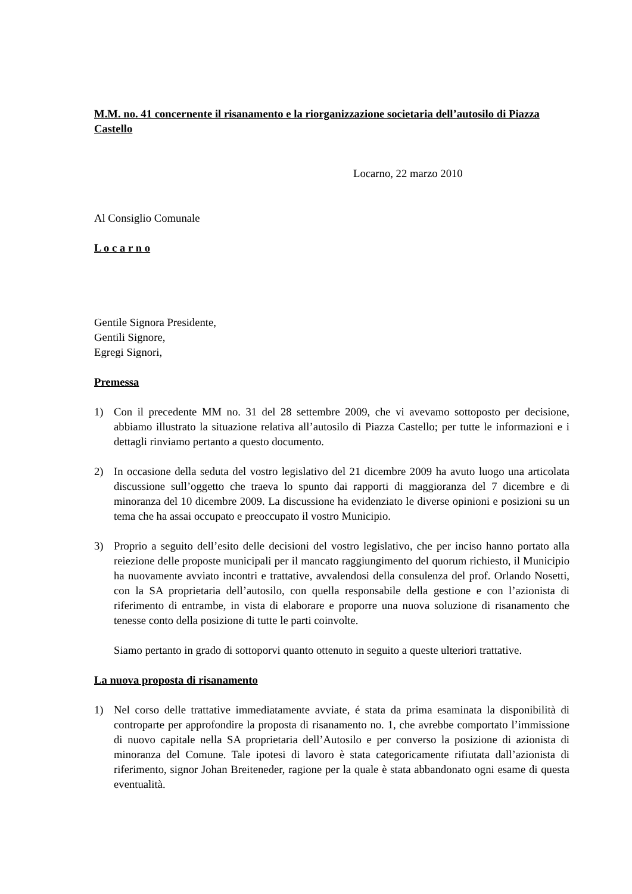M.M. no. 41 concernente il risanamento e la riorganizzazione societaria dell’autosilo di Piazza Castello
Locarno, 22 marzo 2010
Al Consiglio Comunale
L o c a r n o
Gentile Signora Presidente,
Gentili Signore,
Egregi Signori,
Premessa
1) Con il precedente MM no. 31 del 28 settembre 2009, che vi avevamo sottoposto per decisione, abbiamo illustrato la situazione relativa all’autosilo di Piazza Castello; per tutte le informazioni e i dettagli rinviamo pertanto a questo documento.
2) In occasione della seduta del vostro legislativo del 21 dicembre 2009 ha avuto luogo una articolata discussione sull’oggetto che traeva lo spunto dai rapporti di maggioranza del 7 dicembre e di minoranza del 10 dicembre 2009. La discussione ha evidenziato le diverse opinioni e posizioni su un tema che ha assai occupato e preoccupato il vostro Municipio.
3) Proprio a seguito dell’esito delle decisioni del vostro legislativo, che per inciso hanno portato alla reiezione delle proposte municipali per il mancato raggiungimento del quorum richiesto, il Municipio ha nuovamente avviato incontri e trattative, avvalendosi della consulenza del prof. Orlando Nosetti, con la SA proprietaria dell’autosilo, con quella responsabile della gestione e con l’azionista di riferimento di entrambe, in vista di elaborare e proporre una nuova soluzione di risanamento che tenesse conto della posizione di tutte le parti coinvolte.
Siamo pertanto in grado di sottoporvi quanto ottenuto in seguito a queste ulteriori trattative.
La nuova proposta di risanamento
1) Nel corso delle trattative immediatamente avviate, é stata da prima esaminata la disponibilità di controparte per approfondire la proposta di risanamento no. 1, che avrebbe comportato l’immissione di nuovo capitale nella SA proprietaria dell’Autosilo e per converso la posizione di azionista di minoranza del Comune. Tale ipotesi di lavoro è stata categoricamente rifiutata dall’azionista di riferimento, signor Johan Breiteneder, ragione per la quale è stata abbandonato ogni esame di questa eventualità.